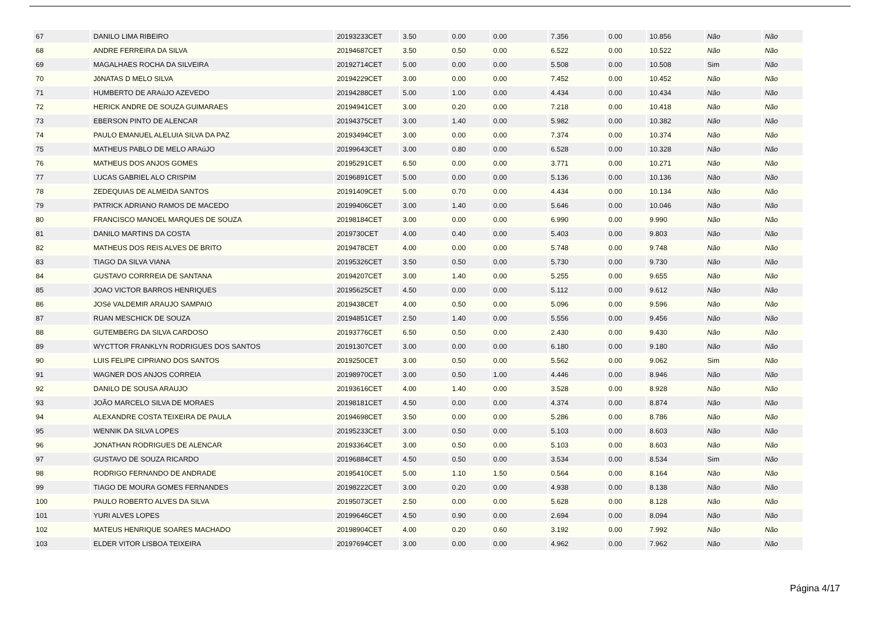| 67 | DANILO LIMA RIBEIRO | 20193233CET | 3.50 | 0.00 | 0.00 | 7.356 | 0.00 | 10.856 | Não | Não |
| 68 | ANDRE FERREIRA DA SILVA | 20194687CET | 3.50 | 0.50 | 0.00 | 6.522 | 0.00 | 10.522 | Não | Não |
| 69 | MAGALHAES ROCHA DA SILVEIRA | 20192714CET | 5.00 | 0.00 | 0.00 | 5.508 | 0.00 | 10.508 | Sim | Não |
| 70 | JôNATAS D MELO SILVA | 20194229CET | 3.00 | 0.00 | 0.00 | 7.452 | 0.00 | 10.452 | Não | Não |
| 71 | HUMBERTO DE ARAúJO AZEVEDO | 20194288CET | 5.00 | 1.00 | 0.00 | 4.434 | 0.00 | 10.434 | Não | Não |
| 72 | HERICK ANDRE DE SOUZA GUIMARAES | 20194941CET | 3.00 | 0.20 | 0.00 | 7.218 | 0.00 | 10.418 | Não | Não |
| 73 | EBERSON PINTO DE ALENCAR | 20194375CET | 3.00 | 1.40 | 0.00 | 5.982 | 0.00 | 10.382 | Não | Não |
| 74 | PAULO EMANUEL ALELUIA SILVA DA PAZ | 20193494CET | 3.00 | 0.00 | 0.00 | 7.374 | 0.00 | 10.374 | Não | Não |
| 75 | MATHEUS PABLO DE MELO ARAúJO | 20199643CET | 3.00 | 0.80 | 0.00 | 6.528 | 0.00 | 10.328 | Não | Não |
| 76 | MATHEUS DOS ANJOS GOMES | 20195291CET | 6.50 | 0.00 | 0.00 | 3.771 | 0.00 | 10.271 | Não | Não |
| 77 | LUCAS GABRIEL ALO CRISPIM | 20196891CET | 5.00 | 0.00 | 0.00 | 5.136 | 0.00 | 10.136 | Não | Não |
| 78 | ZEDEQUIAS DE ALMEIDA SANTOS | 20191409CET | 5.00 | 0.70 | 0.00 | 4.434 | 0.00 | 10.134 | Não | Não |
| 79 | PATRICK ADRIANO RAMOS DE MACEDO | 20199406CET | 3.00 | 1.40 | 0.00 | 5.646 | 0.00 | 10.046 | Não | Não |
| 80 | FRANCISCO MANOEL MARQUES DE SOUZA | 20198184CET | 3.00 | 0.00 | 0.00 | 6.990 | 0.00 | 9.990 | Não | Não |
| 81 | DANILO MARTINS DA COSTA | 2019730CET | 4.00 | 0.40 | 0.00 | 5.403 | 0.00 | 9.803 | Não | Não |
| 82 | MATHEUS DOS REIS ALVES DE BRITO | 2019478CET | 4.00 | 0.00 | 0.00 | 5.748 | 0.00 | 9.748 | Não | Não |
| 83 | TIAGO DA SILVA VIANA | 20195326CET | 3.50 | 0.50 | 0.00 | 5.730 | 0.00 | 9.730 | Não | Não |
| 84 | GUSTAVO CORRREIA DE SANTANA | 20194207CET | 3.00 | 1.40 | 0.00 | 5.255 | 0.00 | 9.655 | Não | Não |
| 85 | JOAO VICTOR BARROS HENRIQUES | 20195625CET | 4.50 | 0.00 | 0.00 | 5.112 | 0.00 | 9.612 | Não | Não |
| 86 | JOSé VALDEMIR ARAUJO SAMPAIO | 2019438CET | 4.00 | 0.50 | 0.00 | 5.096 | 0.00 | 9.596 | Não | Não |
| 87 | RUAN MESCHICK DE SOUZA | 20194851CET | 2.50 | 1.40 | 0.00 | 5.556 | 0.00 | 9.456 | Não | Não |
| 88 | GUTEMBERG DA SILVA CARDOSO | 20193776CET | 6.50 | 0.50 | 0.00 | 2.430 | 0.00 | 9.430 | Não | Não |
| 89 | WYCTTOR FRANKLYN RODRIGUES DOS SANTOS | 20191307CET | 3.00 | 0.00 | 0.00 | 6.180 | 0.00 | 9.180 | Não | Não |
| 90 | LUIS FELIPE CIPRIANO DOS SANTOS | 2019250CET | 3.00 | 0.50 | 0.00 | 5.562 | 0.00 | 9.062 | Sim | Não |
| 91 | WAGNER DOS ANJOS CORREIA | 20198970CET | 3.00 | 0.50 | 1.00 | 4.446 | 0.00 | 8.946 | Não | Não |
| 92 | DANILO DE SOUSA ARAUJO | 20193616CET | 4.00 | 1.40 | 0.00 | 3.528 | 0.00 | 8.928 | Não | Não |
| 93 | JOÃO MARCELO SILVA DE MORAES | 20198181CET | 4.50 | 0.00 | 0.00 | 4.374 | 0.00 | 8.874 | Não | Não |
| 94 | ALEXANDRE COSTA TEIXEIRA DE PAULA | 20194698CET | 3.50 | 0.00 | 0.00 | 5.286 | 0.00 | 8.786 | Não | Não |
| 95 | WENNIK DA SILVA LOPES | 20195233CET | 3.00 | 0.50 | 0.00 | 5.103 | 0.00 | 8.603 | Não | Não |
| 96 | JONATHAN RODRIGUES DE ALENCAR | 20193364CET | 3.00 | 0.50 | 0.00 | 5.103 | 0.00 | 8.603 | Não | Não |
| 97 | GUSTAVO DE SOUZA RICARDO | 20196884CET | 4.50 | 0.50 | 0.00 | 3.534 | 0.00 | 8.534 | Sim | Não |
| 98 | RODRIGO FERNANDO DE ANDRADE | 20195410CET | 5.00 | 1.10 | 1.50 | 0.564 | 0.00 | 8.164 | Não | Não |
| 99 | TIAGO DE MOURA GOMES FERNANDES | 20198222CET | 3.00 | 0.20 | 0.00 | 4.938 | 0.00 | 8.138 | Não | Não |
| 100 | PAULO ROBERTO ALVES DA SILVA | 20195073CET | 2.50 | 0.00 | 0.00 | 5.628 | 0.00 | 8.128 | Não | Não |
| 101 | YURI ALVES LOPES | 20199646CET | 4.50 | 0.90 | 0.00 | 2.694 | 0.00 | 8.094 | Não | Não |
| 102 | MATEUS HENRIQUE SOARES MACHADO | 20198904CET | 4.00 | 0.20 | 0.60 | 3.192 | 0.00 | 7.992 | Não | Não |
| 103 | ELDER VITOR LISBOA TEIXEIRA | 20197694CET | 3.00 | 0.00 | 0.00 | 4.962 | 0.00 | 7.962 | Não | Não |
Página 4/17